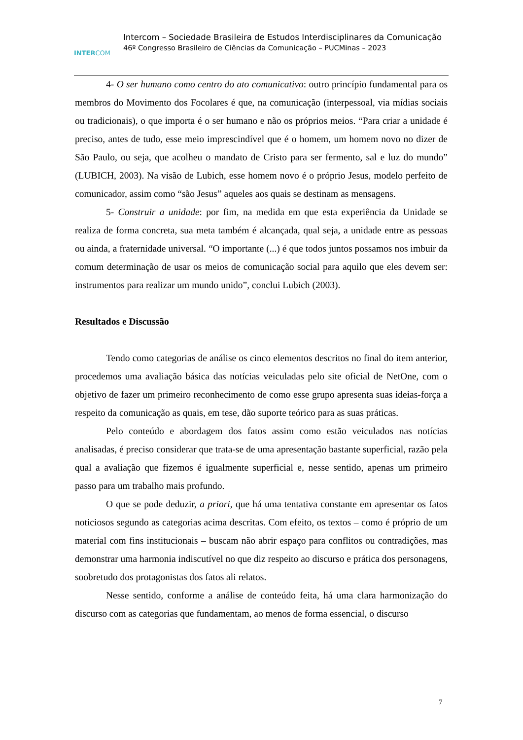INTERCOM
Intercom – Sociedade Brasileira de Estudos Interdisciplinares da Comunicação
46º Congresso Brasileiro de Ciências da Comunicação – PUCMinas – 2023
4- O ser humano como centro do ato comunicativo: outro princípio fundamental para os membros do Movimento dos Focolares é que, na comunicação (interpessoal, via mídias sociais ou tradicionais), o que importa é o ser humano e não os próprios meios. “Para criar a unidade é preciso, antes de tudo, esse meio imprescindível que é o homem, um homem novo no dizer de São Paulo, ou seja, que acolheu o mandato de Cristo para ser fermento, sal e luz do mundo” (LUBICH, 2003). Na visão de Lubich, esse homem novo é o próprio Jesus, modelo perfeito de comunicador, assim como “são Jesus” aqueles aos quais se destinam as mensagens.
5- Construir a unidade: por fim, na medida em que esta experiência da Unidade se realiza de forma concreta, sua meta também é alcançada, qual seja, a unidade entre as pessoas ou ainda, a fraternidade universal. “O importante (...) é que todos juntos possamos nos imbuir da comum determinação de usar os meios de comunicação social para aquilo que eles devem ser: instrumentos para realizar um mundo unido”, conclui Lubich (2003).
Resultados e Discussão
Tendo como categorias de análise os cinco elementos descritos no final do item anterior, procedemos uma avaliação básica das notícias veiculadas pelo site oficial de NetOne, com o objetivo de fazer um primeiro reconhecimento de como esse grupo apresenta suas ideias-força a respeito da comunicação as quais, em tese, dão suporte teórico para as suas práticas.
Pelo conteúdo e abordagem dos fatos assim como estão veiculados nas notícias analisadas, é preciso considerar que trata-se de uma apresentação bastante superficial, razão pela qual a avaliação que fizemos é igualmente superficial e, nesse sentido, apenas um primeiro passo para um trabalho mais profundo.
O que se pode deduzir, a priori, que há uma tentativa constante em apresentar os fatos noticiosos segundo as categorias acima descritas. Com efeito, os textos – como é próprio de um material com fins institucionais – buscam não abrir espaço para conflitos ou contradições, mas demonstrar uma harmonia indiscutível no que diz respeito ao discurso e prática dos personagens, soobretudo dos protagonistas dos fatos ali relatos.
Nesse sentido, conforme a análise de conteúdo feita, há uma clara harmonização do discurso com as categorias que fundamentam, ao menos de forma essencial, o discurso
7